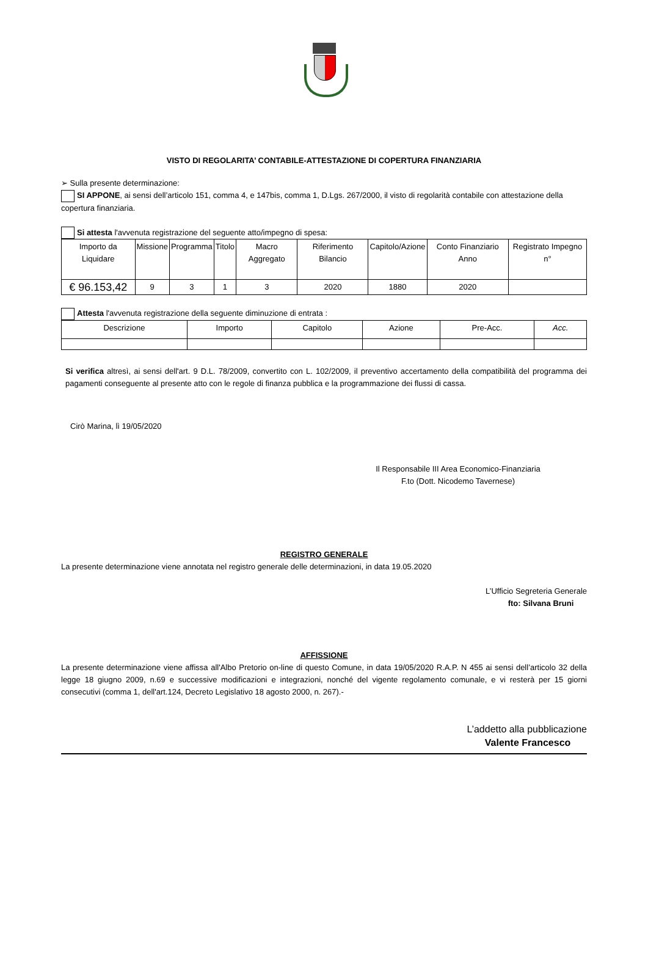VISTO DI REGOLARITA’ CONTABILE-ATTESTAZIONE DI COPERTURA FINANZIARIA
➢ Sulla presente determinazione:
SI APPONE, ai sensi dell’articolo 151, comma 4, e 147bis, comma 1, D.Lgs. 267/2000, il visto di regolarità contabile con attestazione della copertura finanziaria.
Si attesta l'avvenuta registrazione del seguente atto/impegno di spesa:
| Importo da Liquidare | Missione | Programma | Titolo | Macro Aggregato | Riferimento Bilancio | Capitolo/Azione | Conto Finanziario Anno | Registrato Impegno n° |
| --- | --- | --- | --- | --- | --- | --- | --- | --- |
| € 96.153,42 | 9 | 3 | 1 | 3 | 2020 | 1880 | 2020 | |
Attesta l'avvenuta registrazione della seguente diminuzione di entrata :
| Descrizione | Importo | Capitolo | Azione | Pre-Acc. | Acc. |
| --- | --- | --- | --- | --- | --- |
Si verifica altresì, ai sensi dell'art. 9 D.L. 78/2009, convertito con L. 102/2009, il preventivo accertamento della compatibilità del programma dei pagamenti conseguente al presente atto con le regole di finanza pubblica e la programmazione dei flussi di cassa.
Cirò Marina, lì 19/05/2020
Il Responsabile III Area Economico-Finanziaria
F.to (Dott. Nicodemo Tavernese)
REGISTRO GENERALE
La presente determinazione viene annotata nel registro generale delle determinazioni, in data 19.05.2020
L’Ufficio Segreteria Generale
fto: Silvana Bruni
AFFISSIONE
La presente determinazione viene affissa all'Albo Pretorio on-line di questo Comune, in data 19/05/2020 R.A.P. N 455 ai sensi dell’articolo 32 della legge 18 giugno 2009, n.69 e successive modificazioni e integrazioni, nonché del vigente regolamento comunale, e vi resterà per 15 giorni consecutivi (comma 1, dell'art.124, Decreto Legislativo 18 agosto 2000, n. 267).-
L’addetto alla pubblicazione
Valente Francesco